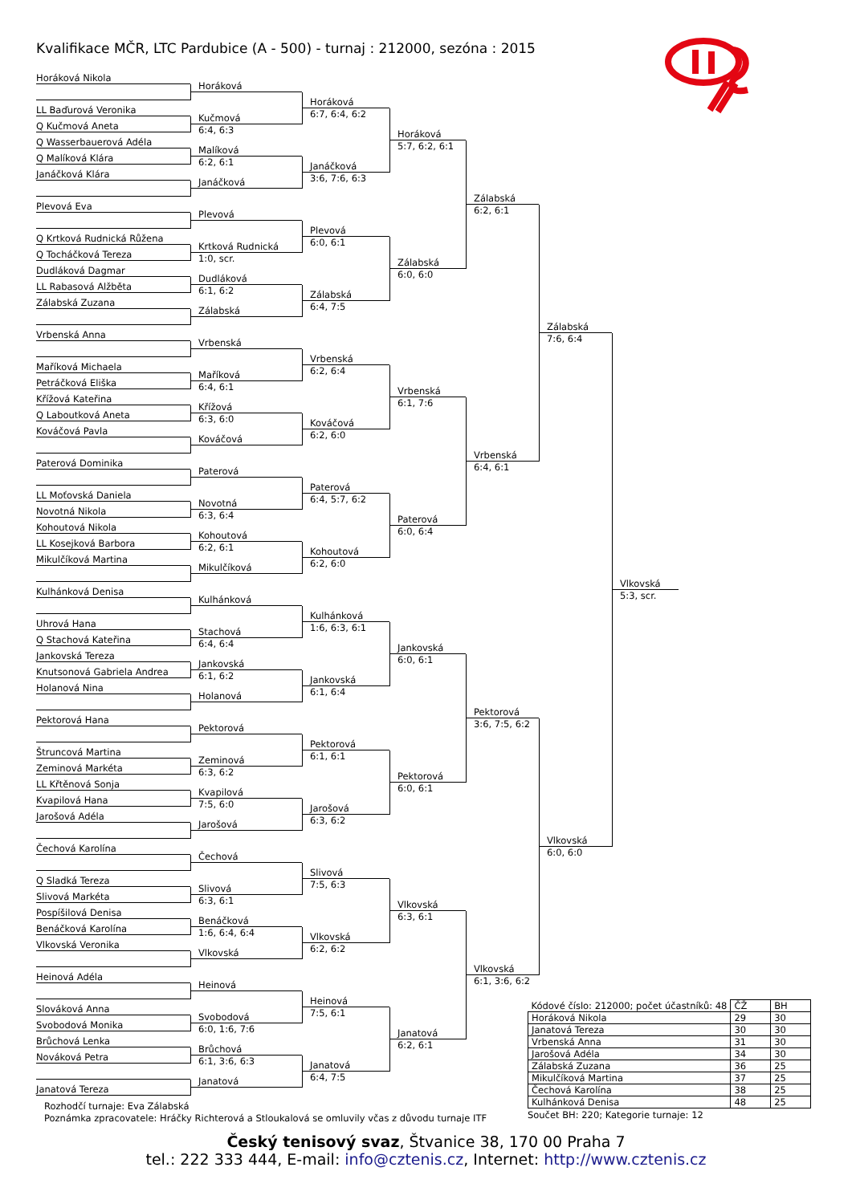Kvalifikace MČR, LTC Pardubice (A - 500) - turnaj : 212000, sezóna : 2015
Horáková Nikola
LL Baďurová Veronika
Q Kučmová Aneta
Q Wasserbauerová Adéla
Q Malíková Klára
Janáčková Klára
Plevová Eva
Q Krtková Rudnická Růžena
Q Tocháčková Tereza
Dudláková Dagmar
LL Rabasová Alžběta
Zálabská Zuzana
Vrbenská Anna
Maříková Michaela
Petráčková Eliška
Křížová Kateřina
Q Laboutková Aneta
Kováčová Pavla
Paterová Dominika
LL Moťovská Daniela
Novotná Nikola
Kohoutová Nikola
LL Kosejková Barbora
Mikulčíková Martina
Kulhánková Denisa
Uhrová Hana
Q Stachová Kateřina
Jankovská Tereza
Knutsonová Gabriela Andrea
Holanová Nina
Pektorová Hana
Štruncová Martina
Zeminová Markéta
LL Křtěnová Sonja
Kvapilová Hana
Jarošová Adéla
Čechová Karolína
Q Sladká Tereza
Slivová Markéta
Pospíšilová Denisa
Benáčková Karolína
Vlkovská Veronika
Heinová Adéla
Slováková Anna
Svobodová Monika
Brůchová Lenka
Nováková Petra
Janatová Tereza
Horáková
Kučmová
6:4, 6:3
Malíková
6:2, 6:1
Janáčková
Plevová
Krtková Rudnická
1:0, scr.
Dudláková
6:1, 6:2
Zálabská
Vrbenská
Maříková
6:4, 6:1
Křížová
6:3, 6:0
Kováčová
Paterová
Novotná
6:3, 6:4
Kohoutová
6:2, 6:1
Mikulčíková
Kulhánková
Stachová
6:4, 6:4
Jankovská
6:1, 6:2
Holanová
Pektorová
Zeminová
6:3, 6:2
Kvapilová
7:5, 6:0
Jarošová
Čechová
Slivová
6:3, 6:1
Benáčková
1:6, 6:4, 6:4
Vlkovská
Heinová
Svobodová
6:0, 1:6, 7:6
Brůchová
6:1, 3:6, 6:3
Janatová
Horáková
6:7, 6:4, 6:2
Janáčková
3:6, 7:6, 6:3
Plevová
6:0, 6:1
Zálabská
6:4, 7:5
Vrbenská
6:2, 6:4
Kováčová
6:2, 6:0
Paterová
6:4, 5:7, 6:2
Kohoutová
6:2, 6:0
Kulhánková
1:6, 6:3, 6:1
Jankovská
6:1, 6:4
Pektorová
6:1, 6:1
Jarošová
6:3, 6:2
Slivová
7:5, 6:3
Vlkovská
6:2, 6:2
Heinová
7:5, 6:1
Janatová
6:4, 7:5
Horáková
5:7, 6:2, 6:1
Zálabská
6:0, 6:0
Vrbenská
6:1, 7:6
Paterová
6:0, 6:4
Jankovská
6:0, 6:1
Pektorová
6:0, 6:1
Vlkovská
6:3, 6:1
Janatová
6:2, 6:1
Zálabská
6:2, 6:1
Vrbenská
6:4, 6:1
Pektorová
3:6, 7:5, 6:2
Vlkovská
6:1, 3:6, 6:2
| Kódové číslo: 212000; počet účastníků: 48 | ČŽ | BH |
| --- | --- | --- |
| Horáková Nikola | 29 | 30 |
| Janatová Tereza | 30 | 30 |
| Vrbenská Anna | 31 | 30 |
| Jarošová Adéla | 34 | 30 |
| Zálabská Zuzana | 36 | 25 |
| Mikulčíková Martina | 37 | 25 |
| Čechová Karolína | 38 | 25 |
| Kulhánková Denisa | 48 | 25 |
Součet BH: 220; Kategorie turnaje: 12
Zálabská
7:6, 6:4
Vlkovská
6:0, 6:0
Vlkovská
5:3, scr.
Rozhodčí turnaje: Eva Zálabská
Poznámka zpracovatele: Hráčky Richterová a Stloukalová se omluvily včas z důvodu turnaje ITF
Český tenisový svaz, Štvanice 38, 170 00 Praha 7
tel.: 222 333 444, E-mail: info@cztenis.cz, Internet: http://www.cztenis.cz